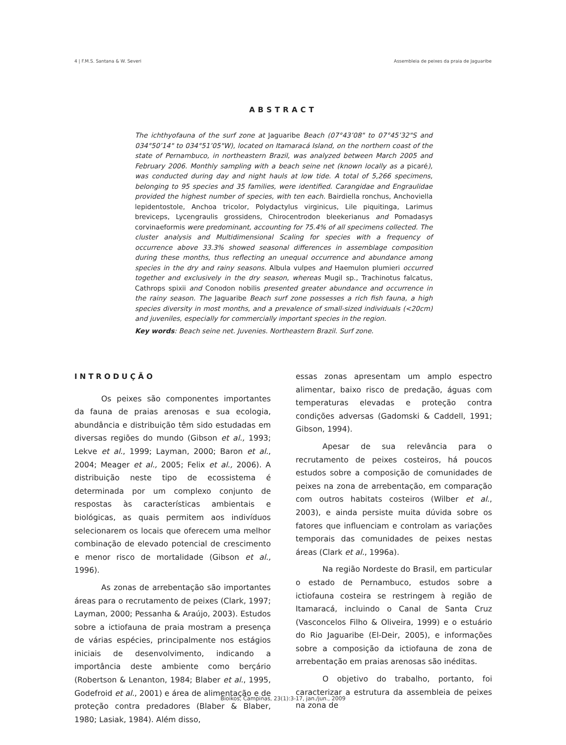4 | F.M.S. Santana & W. Severi Assembleia de peixes da praia de Jaguaribe
ABSTRACT
The ichthyofauna of the surf zone at Jaguaribe Beach (07°43’08" to 07°45’32"S and 034°50’14" to 034°51’05"W), located on Itamaracá Island, on the northern coast of the state of Pernambuco, in northeastern Brazil, was analyzed between March 2005 and February 2006. Monthly sampling with a beach seine net (known locally as a picaré), was conducted during day and night hauls at low tide. A total of 5,266 specimens, belonging to 95 species and 35 families, were identified. Carangidae and Engraulidae provided the highest number of species, with ten each. Bairdiella ronchus, Anchoviella lepidentostole, Anchoa tricolor, Polydactylus virginicus, Lile piquitinga, Larimus breviceps, Lycengraulis grossidens, Chirocentrodon bleekerianus and Pomadasys corvinaeformis were predominant, accounting for 75.4% of all specimens collected. The cluster analysis and Multidimensional Scaling for species with a frequency of occurrence above 33.3% showed seasonal differences in assemblage composition during these months, thus reflecting an unequal occurrence and abundance among species in the dry and rainy seasons. Albula vulpes and Haemulon plumieri occurred together and exclusively in the dry season, whereas Mugil sp., Trachinotus falcatus, Cathrops spixii and Conodon nobilis presented greater abundance and occurrence in the rainy season. The Jaguaribe Beach surf zone possesses a rich fish fauna, a high species diversity in most months, and a prevalence of small-sized individuals (<20cm) and juveniles, especially for commercially important species in the region.
Key words: Beach seine net. Juvenies. Northeastern Brazil. Surf zone.
INTRODUÇÃO
Os peixes são componentes importantes da fauna de praias arenosas e sua ecologia, abundância e distribuição têm sido estudadas em diversas regiões do mundo (Gibson et al., 1993; Lekve et al., 1999; Layman, 2000; Baron et al., 2004; Meager et al., 2005; Felix et al., 2006). A distribuição neste tipo de ecossistema é determinada por um complexo conjunto de respostas às características ambientais e biológicas, as quais permitem aos indivíduos selecionarem os locais que oferecem uma melhor combinação de elevado potencial de crescimento e menor risco de mortalidade (Gibson et al., 1996).
As zonas de arrebentação são importantes áreas para o recrutamento de peixes (Clark, 1997; Layman, 2000; Pessanha & Araújo, 2003). Estudos sobre a ictiofauna de praia mostram a presença de várias espécies, principalmente nos estágios iniciais de desenvolvimento, indicando a importância deste ambiente como berçário (Robertson & Lenanton, 1984; Blaber et al., 1995, Godefroid et al., 2001) e área de alimentação e de proteção contra predadores (Blaber & Blaber, 1980; Lasiak, 1984). Além disso,
essas zonas apresentam um amplo espectro alimentar, baixo risco de predação, águas com temperaturas elevadas e proteção contra condições adversas (Gadomski & Caddell, 1991; Gibson, 1994).
Apesar de sua relevância para o recrutamento de peixes costeiros, há poucos estudos sobre a composição de comunidades de peixes na zona de arrebentação, em comparação com outros habitats costeiros (Wilber et al., 2003), e ainda persiste muita dúvida sobre os fatores que influenciam e controlam as variações temporais das comunidades de peixes nestas áreas (Clark et al., 1996a).
Na região Nordeste do Brasil, em particular o estado de Pernambuco, estudos sobre a ictiofauna costeira se restringem à região de Itamaracá, incluindo o Canal de Santa Cruz (Vasconcelos Filho & Oliveira, 1999) e o estuário do Rio Jaguaribe (El-Deir, 2005), e informações sobre a composição da ictiofauna de zona de arrebentação em praias arenosas são inéditas.
O objetivo do trabalho, portanto, foi caracterizar a estrutura da assembleia de peixes na zona de
Bioikos, Campinas, 23(1):3-17, jan./jun., 2009